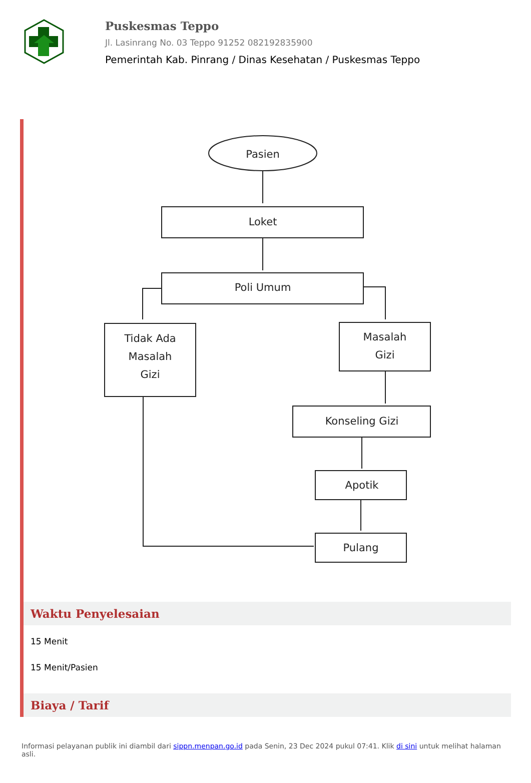Puskesmas Teppo
Jl. Lasinrang No. 03 Teppo 91252 082192835900
Pemerintah Kab. Pinrang / Dinas Kesehatan / Puskesmas Teppo
Pasien
Loket
Poli Umum
Tidak Ada
Masalah
Gizi
Masalah
Gizi
Konseling Gizi
Apotik
Pulang
Waktu Penyelesaian
15 Menit
15 Menit/Pasien
Biaya / Tarif
Informasi pelayanan publik ini diambil dari sippn.menpan.go.id pada Senin, 23 Dec 2024 pukul 07:41. Klik di sini untuk melihat halaman asli.